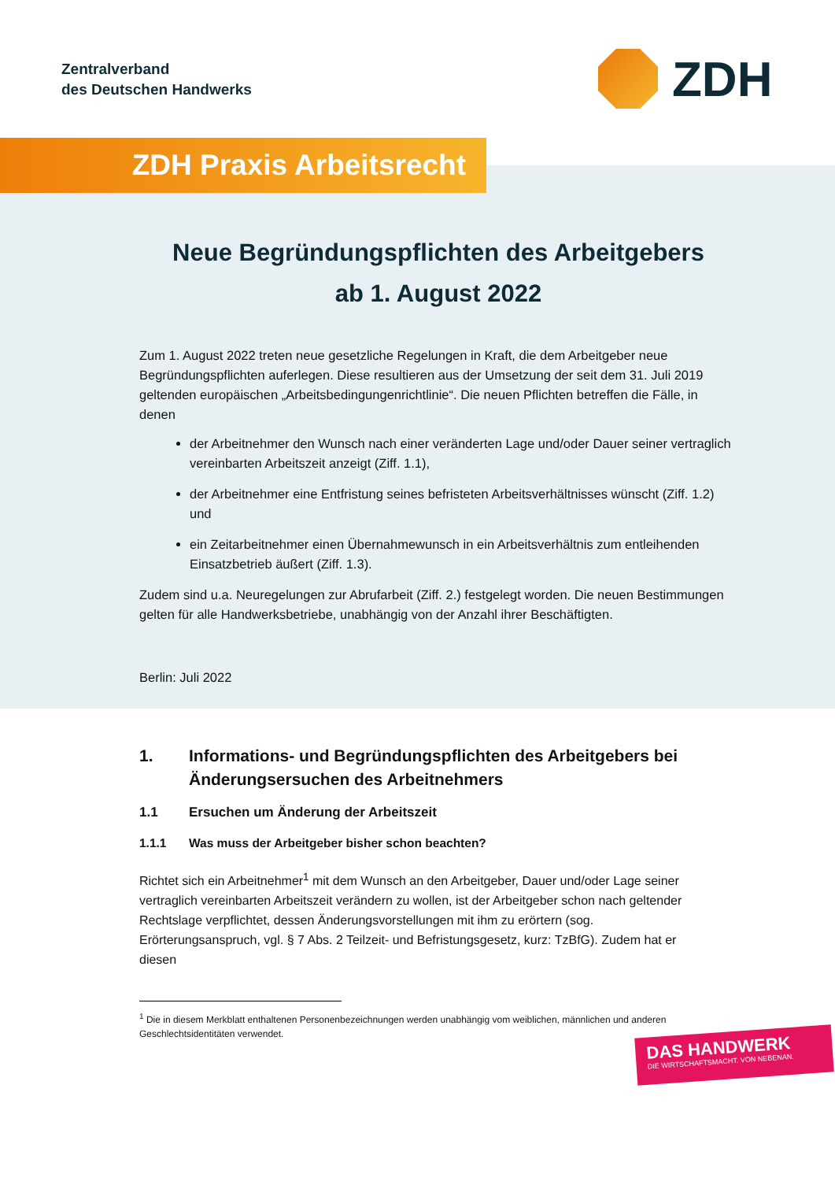Zentralverband
des Deutschen Handwerks
ZDH
ZDH Praxis Arbeitsrecht
Neue Begründungspflichten des Arbeitgebers
ab 1. August 2022
Zum 1. August 2022 treten neue gesetzliche Regelungen in Kraft, die dem Arbeitgeber neue Begründungspflichten auferlegen. Diese resultieren aus der Umsetzung der seit dem 31. Juli 2019 geltenden europäischen „Arbeitsbedingungenrichtlinie“. Die neuen Pflichten betreffen die Fälle, in denen
der Arbeitnehmer den Wunsch nach einer veränderten Lage und/oder Dauer seiner vertraglich vereinbarten Arbeitszeit anzeigt (Ziff. 1.1),
der Arbeitnehmer eine Entfristung seines befristeten Arbeitsverhältnisses wünscht (Ziff. 1.2) und
ein Zeitarbeitnehmer einen Übernahmewunsch in ein Arbeitsverhältnis zum entleihenden Einsatzbetrieb äußert (Ziff. 1.3).
Zudem sind u.a. Neuregelungen zur Abrufarbeit (Ziff. 2.) festgelegt worden. Die neuen Bestimmungen gelten für alle Handwerksbetriebe, unabhängig von der Anzahl ihrer Beschäftigten.
Berlin: Juli 2022
1. Informations- und Begründungspflichten des Arbeitgebers bei Änderungsersuchen des Arbeitnehmers
1.1 Ersuchen um Änderung der Arbeitszeit
1.1.1 Was muss der Arbeitgeber bisher schon beachten?
Richtet sich ein Arbeitnehmer<sup>1</sup> mit dem Wunsch an den Arbeitgeber, Dauer und/oder Lage seiner vertraglich vereinbarten Arbeitszeit verändern zu wollen, ist der Arbeitgeber schon nach geltender Rechtslage verpflichtet, dessen Änderungsvorstellungen mit ihm zu erörtern (sog. Erörterungsanspruch, vgl. § 7 Abs. 2 Teilzeit- und Befristungsgesetz, kurz: TzBfG). Zudem hat er diesen
<sup>1</sup> Die in diesem Merkblatt enthaltenen Personenbezeichnungen werden unabhängig vom weiblichen, männlichen und anderen Geschlechtsidentitäten verwendet.
DAS HANDWERK
DIE WIRTSCHAFTSMACHT. VON NEBENAN.